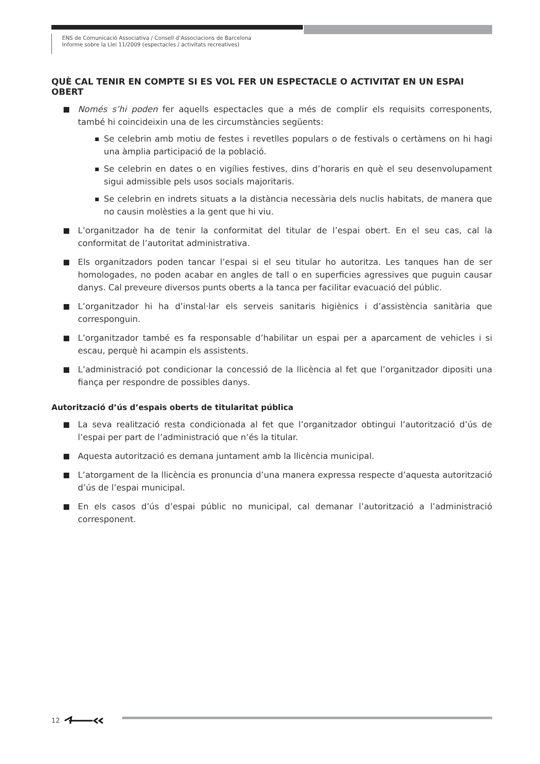ENS de Comunicació Associativa / Consell d’Associacions de Barcelona
Informe sobre la Llei 11/2009 (espectacles / activitats recreatives)
QUÈ CAL TENIR EN COMPTE SI ES VOL FER UN ESPECTACLE O ACTIVITAT EN UN ESPAI OBERT
Només s’hi poden fer aquells espectacles que a més de complir els requisits corresponents, també hi coincideixin una de les circumstàncies següents:
Se celebrin amb motiu de festes i revetlles populars o de festivals o certàmens on hi hagi una àmplia participació de la població.
Se celebrin en dates o en vigílies festives, dins d’horaris en què el seu desenvolupament sigui admissible pels usos socials majoritaris.
Se celebrin en indrets situats a la distància necessària dels nuclis habitats, de manera que no causin molèsties a la gent que hi viu.
L’organitzador ha de tenir la conformitat del titular de l’espai obert. En el seu cas, cal la conformitat de l’autoritat administrativa.
Els organitzadors poden tancar l’espai si el seu titular ho autoritza. Les tanques han de ser homologades, no poden acabar en angles de tall o en superficies agressives que puguin causar danys. Cal preveure diversos punts oberts a la tanca per facilitar evacuació del públic.
L’organitzador hi ha d’instal·lar els serveis sanitaris higiènics i d’assistència sanitària que corresponguin.
L’organitzador també es fa responsable d’habilitar un espai per a aparcament de vehicles i si escau, perquè hi acampin els assistents.
L’administració pot condicionar la concessió de la llicència al fet que l’organitzador dipositi una fiança per respondre de possibles danys.
Autorització d’ús d’espais oberts de titularitat pública
La seva realització resta condicionada al fet que l’organitzador obtingui l’autorització d’ús de l’espai per part de l’administració que n’és la titular.
Aquesta autorització es demana juntament amb la llicència municipal.
L’atorgament de la llicència es pronuncia d’una manera expressa respecte d’aquesta autorització d’ús de l’espai municipal.
En els casos d’ús d’espai públic no municipal, cal demanar l’autorització a l’administració corresponent.
12